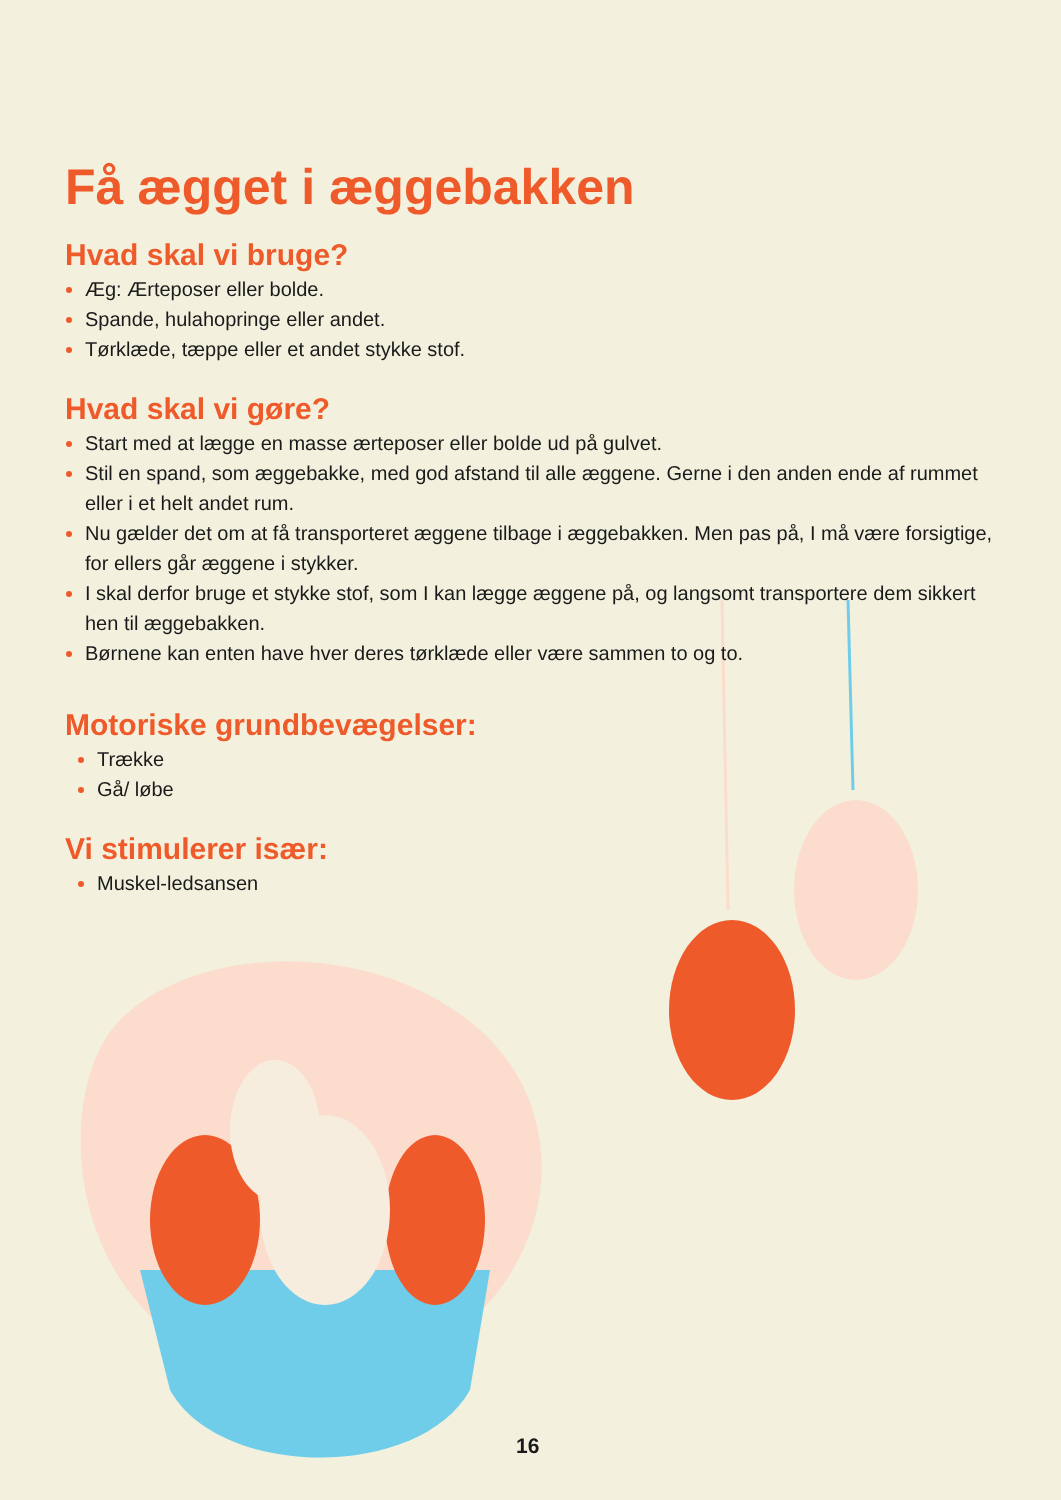Få ægget i æggebakken
Hvad skal vi bruge?
Æg: Ærteposer eller bolde.
Spande, hulahopringe eller andet.
Tørklæde, tæppe eller et andet stykke stof.
Hvad skal vi gøre?
Start med at lægge en masse ærteposer eller bolde ud på gulvet.
Stil en spand, som æggebakke, med god afstand til alle æggene. Gerne i den anden ende af rummet eller i et helt andet rum.
Nu gælder det om at få transporteret æggene tilbage i æggebakken. Men pas på, I må være forsigtige, for ellers går æggene i stykker.
I skal derfor bruge et stykke stof, som I kan lægge æggene på, og langsomt transportere dem sikkert hen til æggebakken.
Børnene kan enten have hver deres tørklæde eller være sammen to og to.
Motoriske grundbevægelser:
Trække
Gå/ løbe
Vi stimulerer især:
Muskel-ledsansen
16